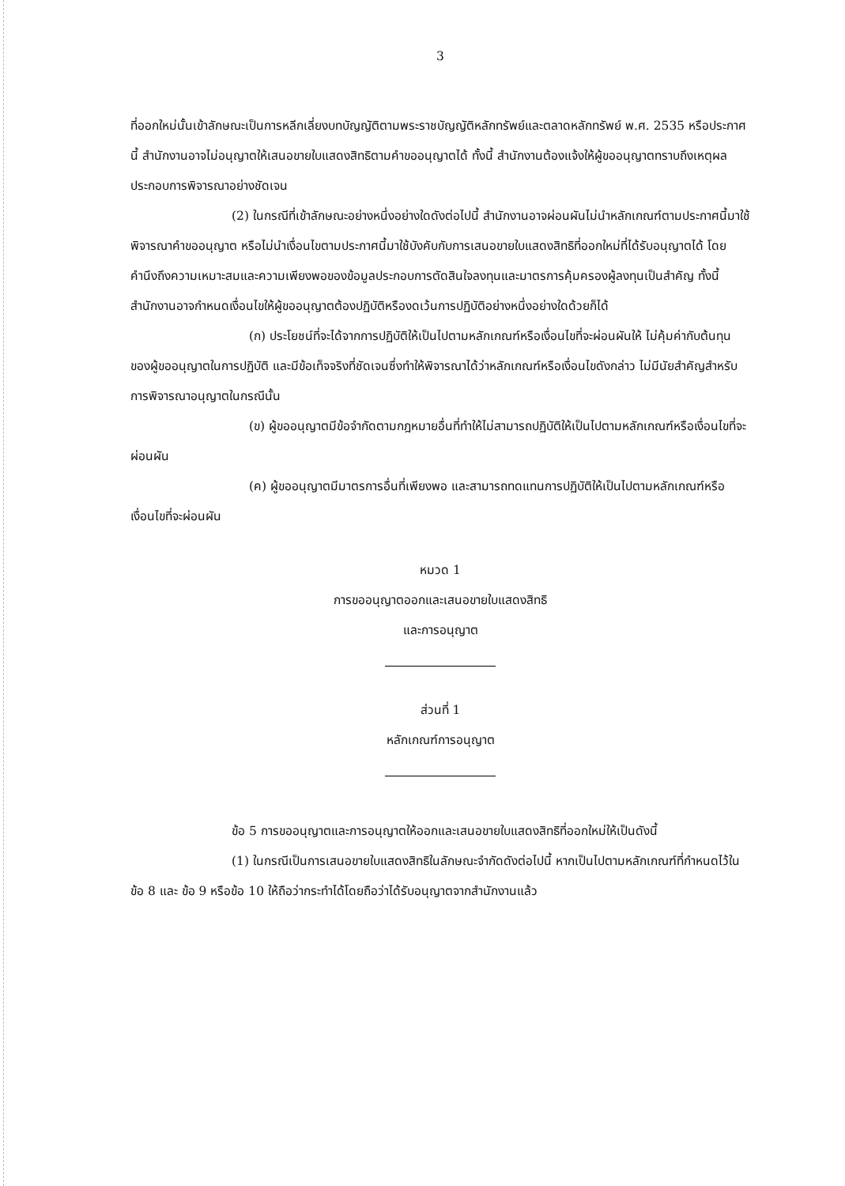3
ที่ออกใหม่นั้นเข้าลักษณะเป็นการหลีกเลี่ยงบทบัญญัติตามพระราชบัญญัติหลักทรัพย์และตลาดหลักทรัพย์ พ.ศ. 2535 หรือประกาศนี้ สำนักงานอาจไม่อนุญาตให้เสนอขายใบแสดงสิทธิตามคำขออนุญาตได้ ทั้งนี้ สำนักงานต้องแจ้งให้ผู้ขออนุญาตทราบถึงเหตุผลประกอบการพิจารณาอย่างชัดเจน
(2) ในกรณีที่เข้าลักษณะอย่างหนึ่งอย่างใดดังต่อไปนี้ สำนักงานอาจผ่อนผันไม่นำหลักเกณฑ์ตามประกาศนี้มาใช้พิจารณาคำขออนุญาต หรือไม่นำเงื่อนไขตามประกาศนี้มาใช้บังคับกับการเสนอขายใบแสดงสิทธิที่ออกใหม่ที่ได้รับอนุญาตได้ โดยคำนึงถึงความเหมาะสมและความเพียงพอของข้อมูลประกอบการตัดสินใจลงทุนและมาตรการคุ้มครองผู้ลงทุนเป็นสำคัญ ทั้งนี้ สำนักงานอาจกำหนดเงื่อนไขให้ผู้ขออนุญาตต้องปฏิบัติหรืองดเว้นการปฏิบัติอย่างหนึ่งอย่างใดด้วยก็ได้
(ก) ประโยชน์ที่จะได้จากการปฏิบัติให้เป็นไปตามหลักเกณฑ์หรือเงื่อนไขที่จะผ่อนผันให้ ไม่คุ้มค่ากับต้นทุนของผู้ขออนุญาตในการปฏิบัติ และมีข้อเท็จจริงที่ชัดเจนซึ่งทำให้พิจารณาได้ว่าหลักเกณฑ์หรือเงื่อนไขดังกล่าว ไม่มีนัยสำคัญสำหรับการพิจารณาอนุญาตในกรณีนั้น
(ข) ผู้ขออนุญาตมีข้อจำกัดตามกฎหมายอื่นที่ทำให้ไม่สามารถปฏิบัติให้เป็นไปตามหลักเกณฑ์หรือเงื่อนไขที่จะผ่อนผัน
(ค) ผู้ขออนุญาตมีมาตรการอื่นที่เพียงพอ และสามารถทดแทนการปฏิบัติให้เป็นไปตามหลักเกณฑ์หรือเงื่อนไขที่จะผ่อนผัน
หมวด 1
การขออนุญาตออกและเสนอขายใบแสดงสิทธิ
และการอนุญาต
ส่วนที่ 1
หลักเกณฑ์การอนุญาต
ข้อ 5 การขออนุญาตและการอนุญาตให้ออกและเสนอขายใบแสดงสิทธิที่ออกใหม่ให้เป็นดังนี้
(1) ในกรณีเป็นการเสนอขายใบแสดงสิทธิในลักษณะจำกัดดังต่อไปนี้ หากเป็นไปตามหลักเกณฑ์ที่กำหนดไว้ในข้อ 8 และ ข้อ 9 หรือข้อ 10 ให้ถือว่ากระทำได้โดยถือว่าได้รับอนุญาตจากสำนักงานแล้ว